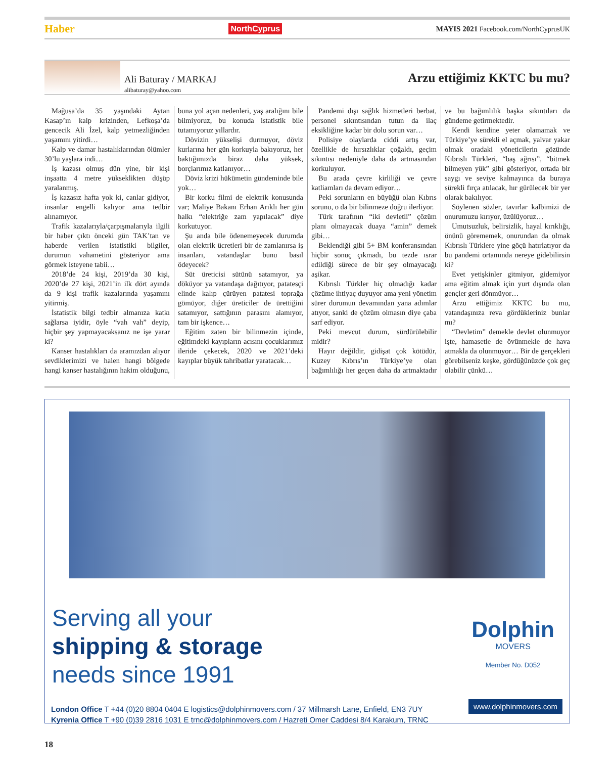Haber NorthCyprus MAYIS 2021 Facebook.com/NorthCyprusUK
Ali Baturay / MARKAJ
alibaturay@yahoo.com
Arzu ettiğimiz KKTC bu mu?
Mağusa’da 35 yaşındaki Aytan Kasap’ın kalp krizinden, Lefkoşa’da gencecik Ali İzel, kalp yetmezliğinden yaşamını yitirdi…
Kalp ve damar hastalıklarından ölümler 30’lu yaşlara indi…
İş kazası olmuş dün yine, bir kişi inşaatta 4 metre yükseklikten düşüp yaralanmış.
İş kazasız hafta yok ki, canlar gidiyor, insanlar engelli kalıyor ama tedbir alınamıyor.
Trafik kazalarıyla/çarpışmalarıyla ilgili bir haber çıktı önceki gün TAK’tan ve haberde verilen istatistiki bilgiler, durumun vahametini gösteriyor ama görmek isteyene tabii…
2018’de 24 kişi, 2019’da 30 kişi, 2020’de 27 kişi, 2021’in ilk dört ayında da 9 kişi trafik kazalarında yaşamını yitirmiş.
İstatistik bilgi tedbir almanıza katkı sağlarsa iyidir, öyle “vah vah” deyip, hiçbir şey yapmayacaksanız ne işe yarar ki?
Kanser hastalıkları da aramızdan alıyor sevdiklerimizi ve halen hangi bölgede hangi kanser hastalığının hakim olduğunu, buna yol açan nedenleri, yaş aralığını bile bilmiyoruz, bu konuda istatistik bile tutamıyoruz yıllardır.
Dövizin yükselişi durmuyor, döviz kurlarına her gün korkuyla bakıyoruz, her baktığımızda biraz daha yüksek, borçlarımız katlanıyor…
Döviz krizi hükümetin gündeminde bile yok…
Bir korku filmi de elektrik konusunda var; Maliye Bakanı Erhan Arıklı her gün halkı “elektriğe zam yapılacak” diye korkutuyor.
Şu anda bile ödenemeyecek durumda olan elektrik ücretleri bir de zamlanırsa iş insanları, vatandaşlar bunu basıl ödeyecek?
Süt üreticisi sütünü satamıyor, ya döküyor ya vatandaşa dağıtıyor, patatesçi elinde kalıp çürüyen patatesi toprağa gömüyor, diğer üreticiler de ürettiğini satamıyor, sattığının parasını alamıyor, tam bir işkence…
Eğitim zaten bir bilinmezin içinde, eğitimdeki kayıpların acısını çocuklarımız ileride çekecek, 2020 ve 2021’deki kayıplar büyük tahribatlar yaratacak…
Pandemi dışı sağlık hizmetleri berbat, personel sıkıntısından tutun da ilaç eksikliğine kadar bir dolu sorun var…
Polisiye olaylarda ciddi artış var, özellikle de hırsızlıklar çoğaldı, geçim sıkıntısı nedeniyle daha da artmasından korkuluyor.
Bu arada çevre kirliliği ve çevre katliamları da devam ediyor…
Peki sorunların en büyüğü olan Kıbrıs sorunu, o da bir bilinmeze doğru ilerliyor.
Türk tarafının “iki devletli” çözüm planı olmayacak duaya “amin” demek gibi…
Beklendiği gibi 5+ BM konferansından hiçbir sonuç çıkmadı, bu tezde ısrar edildiği sürece de bir şey olmayacağı aşikar.
Kıbrıslı Türkler hiç olmadığı kadar çözüme ihtiyaç duyuyor ama yeni yönetim sürer durumun devamından yana adımlar atıyor, sanki de çözüm olmasın diye çaba sarf ediyor.
Peki mevcut durum, sürdürülebilir midir?
Hayır değildir, gidişat çok kötüdür, Kuzey Kıbrıs’ın Türkiye’ye olan bağımlılığı her geçen daha da artmaktadır ve bu bağımlılık başka sıkıntıları da gündeme getirmektedir.
Kendi kendine yeter olamamak ve Türkiye’ye sürekli el açmak, yalvar yakar olmak oradaki yöneticilerin gözünde Kıbrıslı Türkleri, “baş ağrısı”, “bitmek bilmeyen yük” gibi gösteriyor, ortada bir saygı ve seviye kalmayınca da buraya sürekli fırça atılacak, hır gürülecek bir yer olarak bakılıyor.
Söylenen sözler, tavırlar kalbimizi de onurumuzu kırıyor, üzülüyoruz…
Umutsuzluk, belirsizlik, hayal kırıklığı, önünü görememek, onurundan da olmak Kıbrıslı Türklere yine göçü hatırlatıyor da bu pandemi ortamında nereye gidebilirsin ki?
Evet yetişkinler gitmiyor, gidemiyor ama eğitim almak için yurt dışında olan gençler geri dönmüyor…
Arzu ettiğimiz KKTC bu mu, vatandaşınıza reva gördükleriniz bunlar mı?
“Devletim” demekle devlet olunmuyor işte, hamasetle de övünmekle de hava atmakla da olunmuyor… Bir de gerçekleri görebilseniz keşke, gördüğünüzde çok geç olabilir çünkü…
Serving all your
shipping & storage
needs since 1991
Dolphin
MOVERS
Member No. D052
London Office T +44 (0)20 8804 0404 E logistics@dolphinmovers.com / 37 Millmarsh Lane, Enfield, EN3 7UY
Kyrenia Office T +90 (0)39 2816 1031 E trnc@dolphinmovers.com / Hazreti Omer Caddesi 8/4 Karakum, TRNC
www.dolphinmovers.com
18